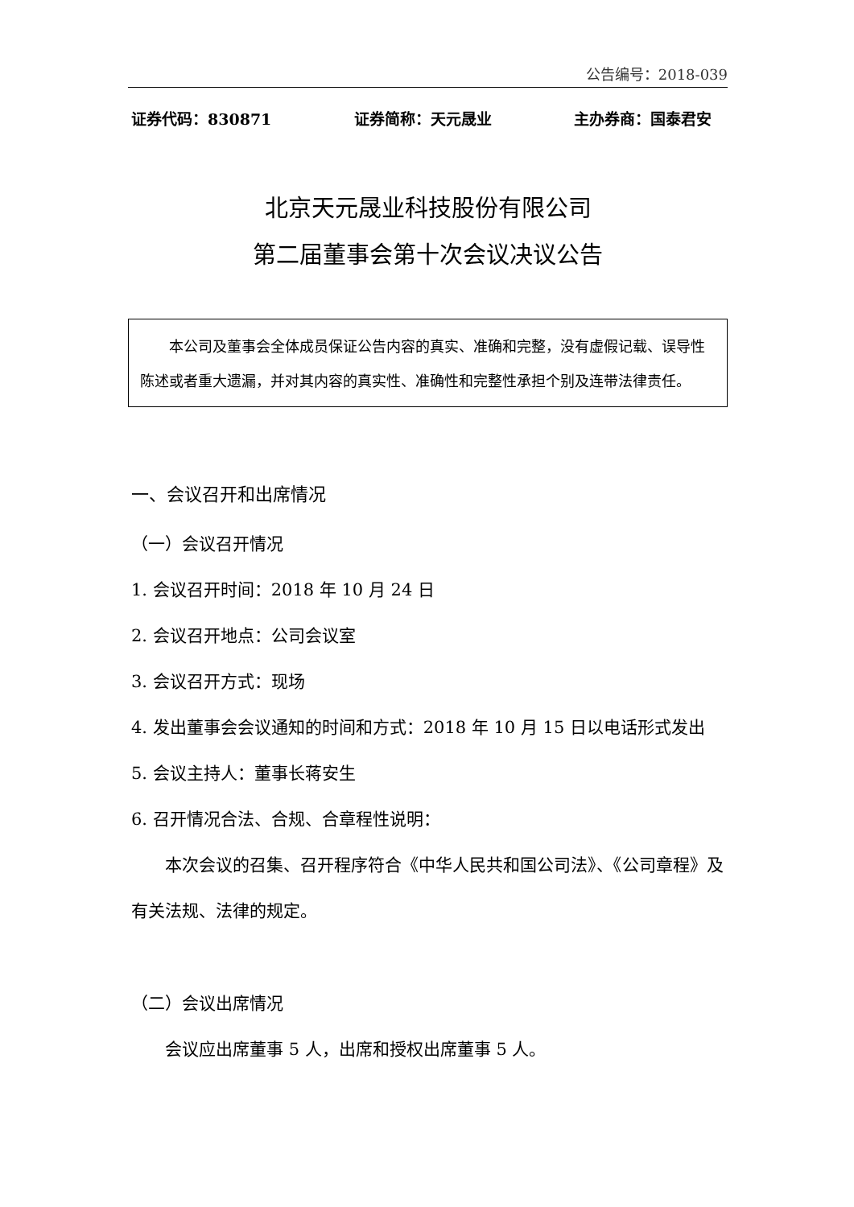公告编号：2018-039
证券代码：830871 证券简称：天元晟业 主办券商：国泰君安
北京天元晟业科技股份有限公司
第二届董事会第十次会议决议公告
本公司及董事会全体成员保证公告内容的真实、准确和完整，没有虚假记载、误导性陈述或者重大遗漏，并对其内容的真实性、准确性和完整性承担个别及连带法律责任。
一、会议召开和出席情况
（一）会议召开情况
1. 会议召开时间：2018 年 10 月 24 日
2. 会议召开地点：公司会议室
3. 会议召开方式：现场
4. 发出董事会会议通知的时间和方式：2018 年 10 月 15 日以电话形式发出
5. 会议主持人：董事长蒋安生
6. 召开情况合法、合规、合章程性说明：
本次会议的召集、召开程序符合《中华人民共和国公司法》、《公司章程》及有关法规、法律的规定。
（二）会议出席情况
会议应出席董事 5 人，出席和授权出席董事 5 人。